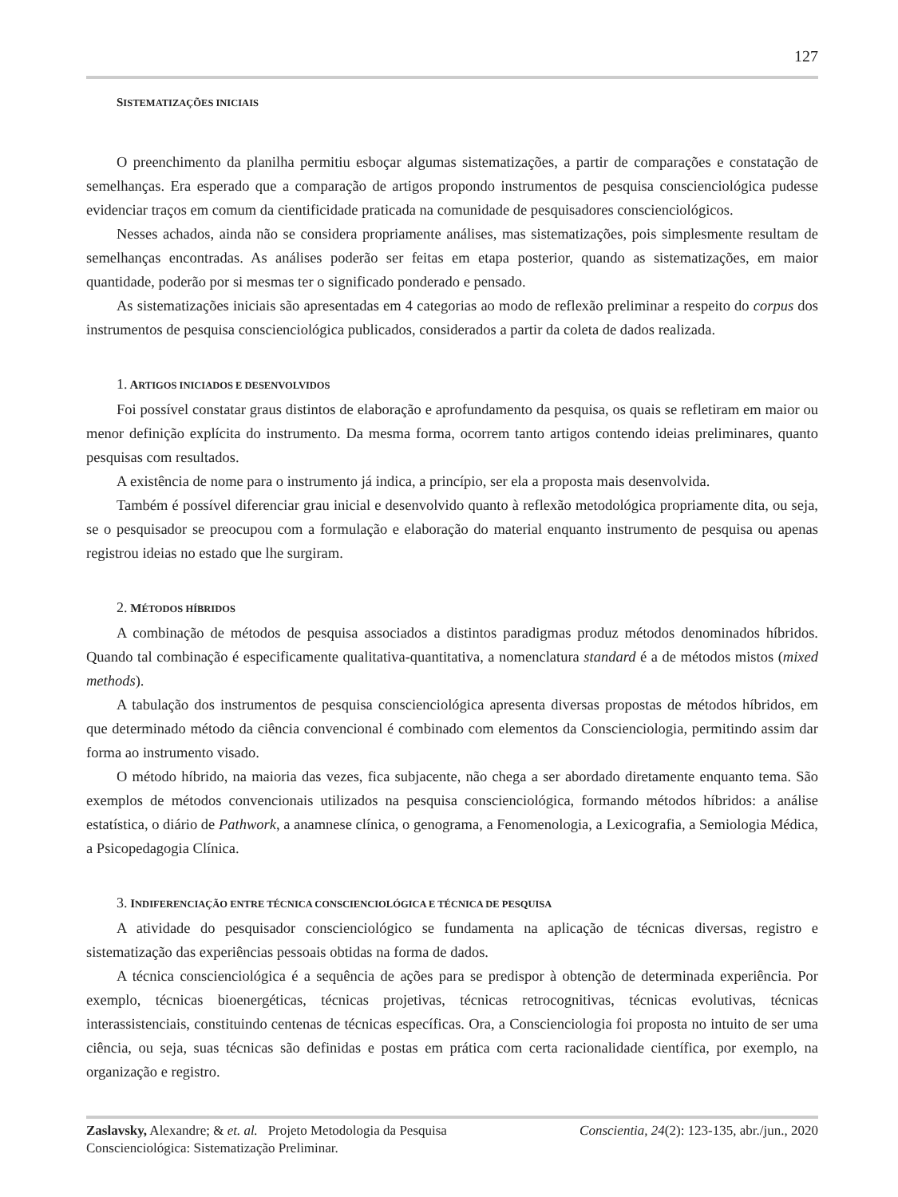127
SISTEMATIZAÇÕES INICIAIS
O preenchimento da planilha permitiu esboçar algumas sistematizações, a partir de comparações e constatação de semelhanças. Era esperado que a comparação de artigos propondo instrumentos de pesquisa conscienciológica pudesse evidenciar traços em comum da cientificidade praticada na comunidade de pesquisadores conscienciológicos.
Nesses achados, ainda não se considera propriamente análises, mas sistematizações, pois simplesmente resultam de semelhanças encontradas. As análises poderão ser feitas em etapa posterior, quando as sistematizações, em maior quantidade, poderão por si mesmas ter o significado ponderado e pensado.
As sistematizações iniciais são apresentadas em 4 categorias ao modo de reflexão preliminar a respeito do corpus dos instrumentos de pesquisa conscienciológica publicados, considerados a partir da coleta de dados realizada.
1. ARTIGOS INICIADOS E DESENVOLVIDOS
Foi possível constatar graus distintos de elaboração e aprofundamento da pesquisa, os quais se refletiram em maior ou menor definição explícita do instrumento. Da mesma forma, ocorrem tanto artigos contendo ideias preliminares, quanto pesquisas com resultados.
A existência de nome para o instrumento já indica, a princípio, ser ela a proposta mais desenvolvida.
Também é possível diferenciar grau inicial e desenvolvido quanto à reflexão metodológica propriamente dita, ou seja, se o pesquisador se preocupou com a formulação e elaboração do material enquanto instrumento de pesquisa ou apenas registrou ideias no estado que lhe surgiram.
2. MÉTODOS HÍBRIDOS
A combinação de métodos de pesquisa associados a distintos paradigmas produz métodos denominados híbridos. Quando tal combinação é especificamente qualitativa-quantitativa, a nomenclatura standard é a de métodos mistos (mixed methods).
A tabulação dos instrumentos de pesquisa conscienciológica apresenta diversas propostas de métodos híbridos, em que determinado método da ciência convencional é combinado com elementos da Conscienciologia, permitindo assim dar forma ao instrumento visado.
O método híbrido, na maioria das vezes, fica subjacente, não chega a ser abordado diretamente enquanto tema. São exemplos de métodos convencionais utilizados na pesquisa conscienciológica, formando métodos híbridos: a análise estatística, o diário de Pathwork, a anamnese clínica, o genograma, a Fenomenologia, a Lexicografia, a Semiologia Médica, a Psicopedagogia Clínica.
3. INDIFERENCIAÇÃO ENTRE TÉCNICA CONSCIENCIOLÓGICA E TÉCNICA DE PESQUISA
A atividade do pesquisador conscienciológico se fundamenta na aplicação de técnicas diversas, registro e sistematização das experiências pessoais obtidas na forma de dados.
A técnica conscienciológica é a sequência de ações para se predispor à obtenção de determinada experiência. Por exemplo, técnicas bioenergéticas, técnicas projetivas, técnicas retrocognitivas, técnicas evolutivas, técnicas interassistenciais, constituindo centenas de técnicas específicas. Ora, a Conscienciologia foi proposta no intuito de ser uma ciência, ou seja, suas técnicas são definidas e postas em prática com certa racionalidade científica, por exemplo, na organização e registro.
Zaslavsky, Alexandre; & et. al. Projeto Metodologia da Pesquisa
Conscienciológica: Sistematização Preliminar.
Conscientia, 24(2): 123-135, abr./jun., 2020